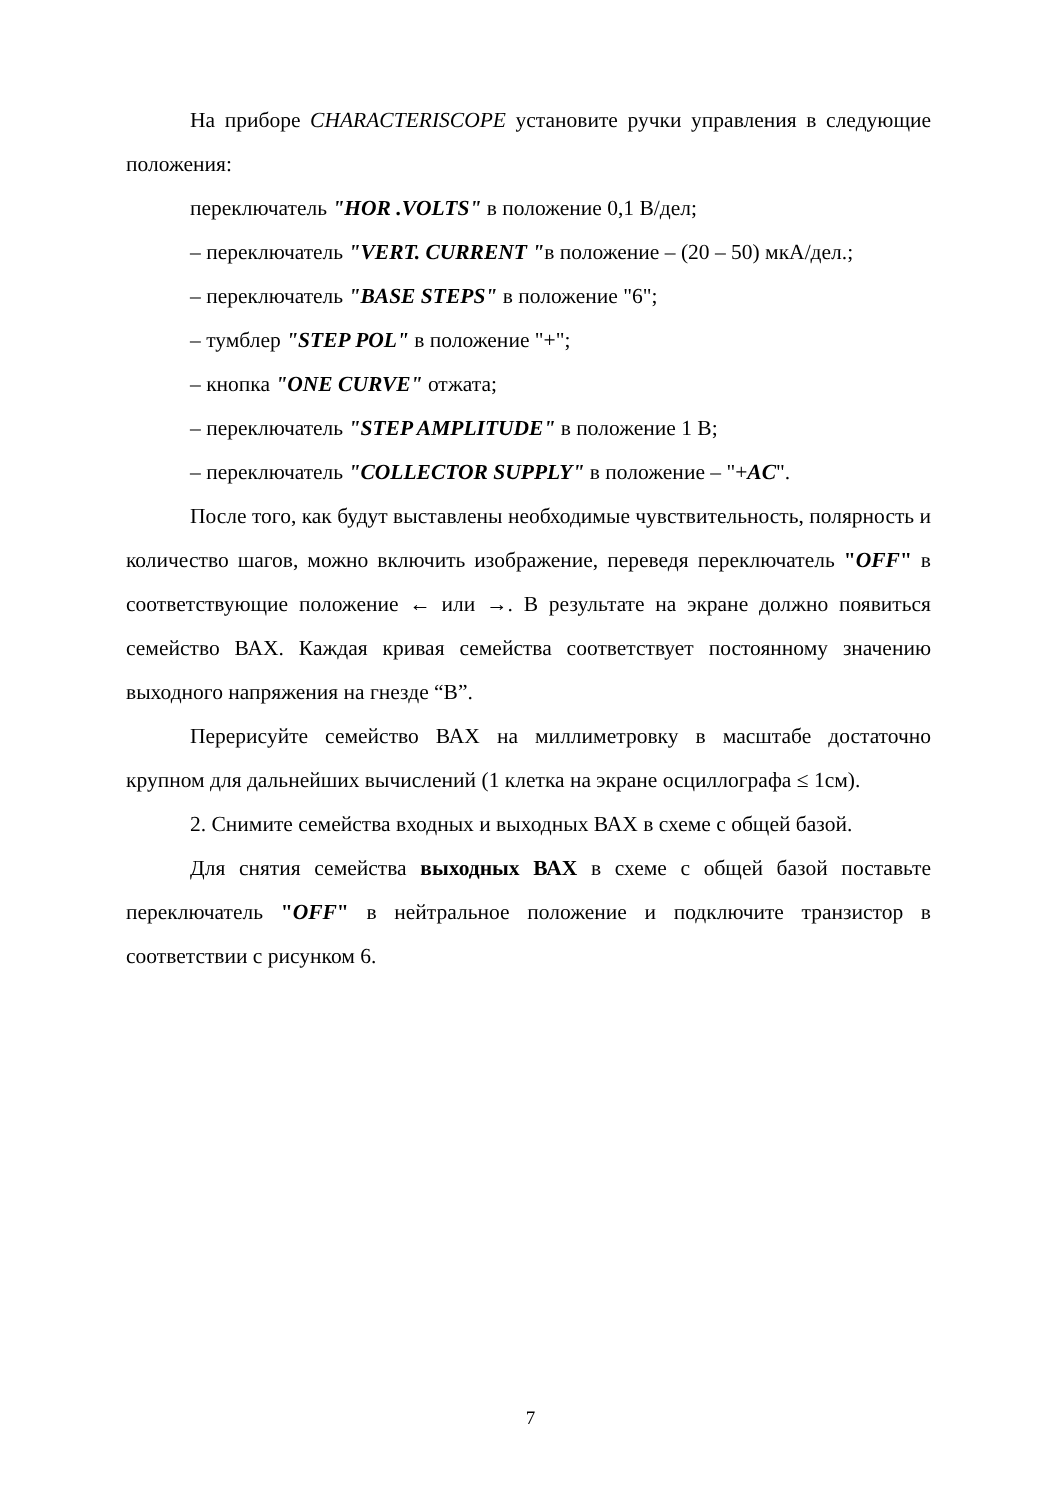На приборе CHARACTERISCOPE установите ручки управления в следующие положения:
переключатель "HOR .VOLTS" в положение 0,1 В/дел;
– переключатель "VERT. CURRENT "в положение – (20 – 50) мкА/дел.;
– переключатель "BASE STEPS" в положение "6";
– тумблер "STEP POL" в положение "+";
– кнопка "ONE CURVE" отжата;
– переключатель "STEP AMPLITUDE" в положение 1 В;
– переключатель "COLLECTOR SUPPLY" в положение – "+AC".
После того, как будут выставлены необходимые чувствительность, полярность и количество шагов, можно включить изображение, переведя переключатель "OFF" в соответствующие положение ← или →. В результате на экране должно появиться семейство ВАХ. Каждая кривая семейства соответствует постоянному значению выходного напряжения на гнезде “В”.
Перерисуйте семейство ВАХ на миллиметровку в масштабе достаточно крупном для дальнейших вычислений (1 клетка на экране осциллографа ≤ 1см).
2. Снимите семейства входных и выходных ВАХ в схеме с общей базой.
Для снятия семейства выходных ВАХ в схеме с общей базой поставьте переключатель "OFF" в нейтральное положение и подключите транзистор в соответствии с рисунком 6.
7